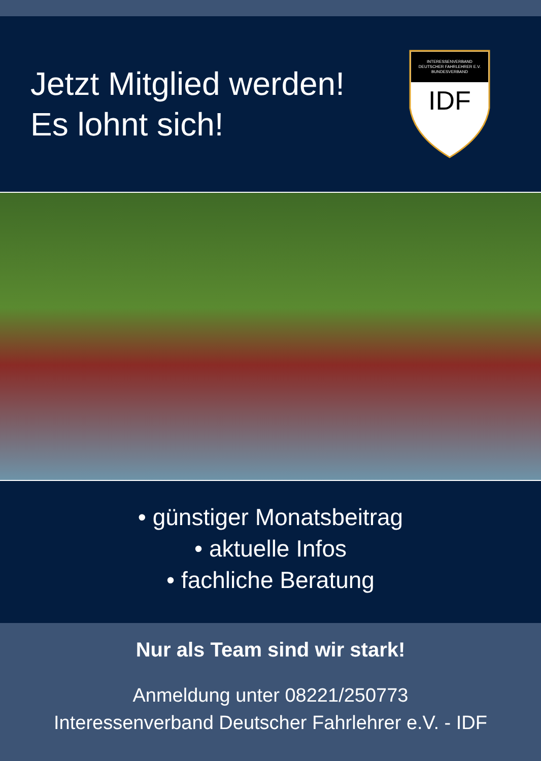Jetzt Mitglied werden!
Es lohnt sich!
INTERESSENVERBAND
DEUTSCHER FAHRLEHRER E.V.
BUNDESVERBAND
IDF
• günstiger Monatsbeitrag
• aktuelle Infos
• fachliche Beratung
Nur als Team sind wir stark!
Anmeldung unter 08221/250773
Interessenverband Deutscher Fahrlehrer e.V. - IDF